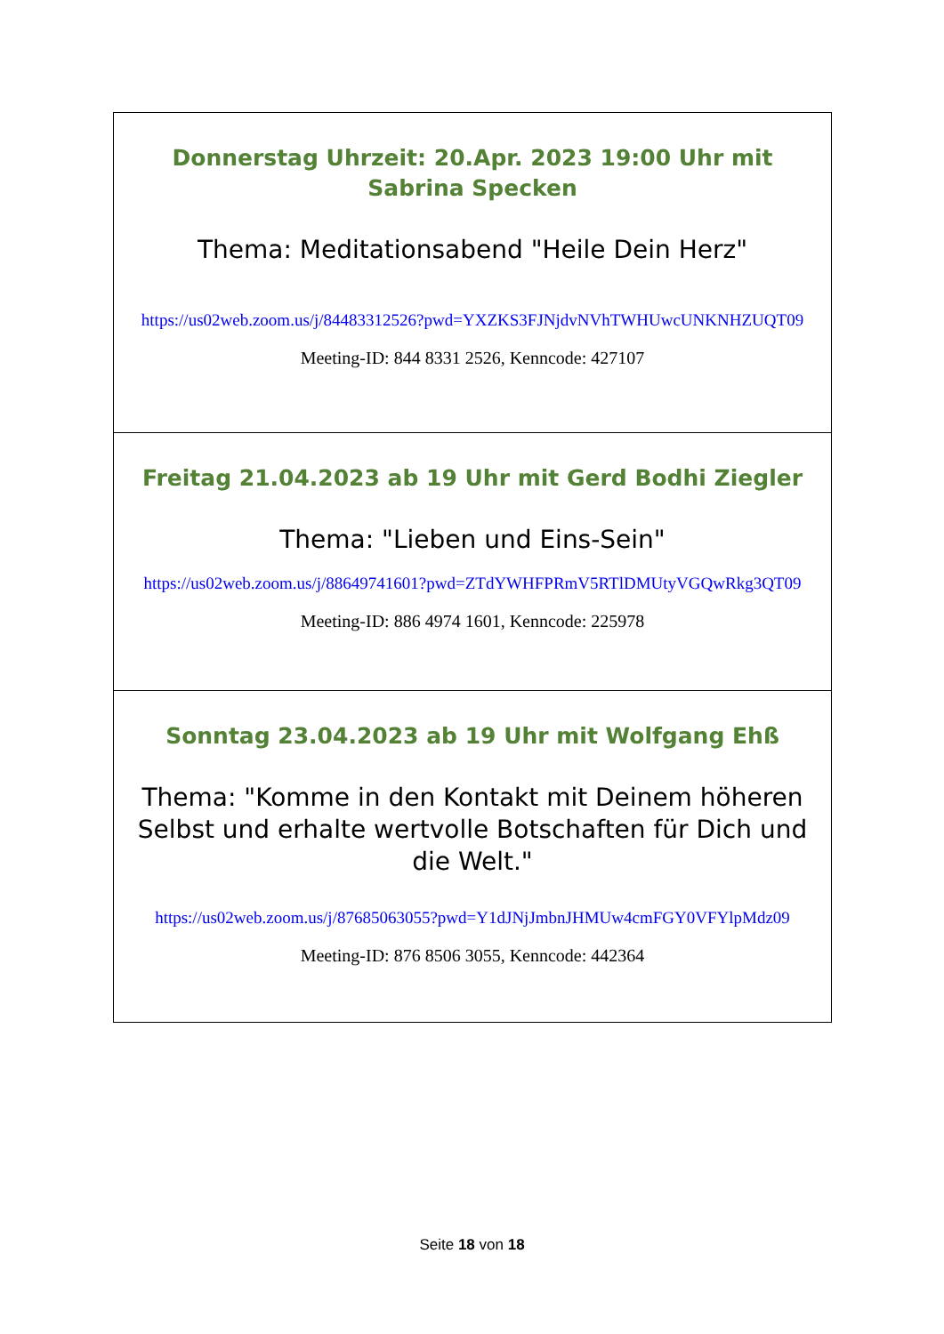Donnerstag Uhrzeit: 20.Apr. 2023 19:00 Uhr mit Sabrina Specken
Thema: Meditationsabend "Heile Dein Herz"
https://us02web.zoom.us/j/84483312526?pwd=YXZKS3FJNjdvNVhTWHUwcUNKNHZUQT09
Meeting-ID: 844 8331 2526, Kenncode: 427107
Freitag 21.04.2023 ab 19 Uhr mit Gerd Bodhi Ziegler
Thema: "Lieben und Eins-Sein"
https://us02web.zoom.us/j/88649741601?pwd=ZTdYWHFPRmV5RTlDMUtyVGQwRkg3QT09
Meeting-ID: 886 4974 1601, Kenncode: 225978
Sonntag 23.04.2023 ab 19 Uhr mit Wolfgang Ehß
Thema: "Komme in den Kontakt mit Deinem höheren Selbst und erhalte wertvolle Botschaften für Dich und die Welt."
https://us02web.zoom.us/j/87685063055?pwd=Y1dJNjJmbnJHMUw4cmFGY0VFYlpMdz09
Meeting-ID: 876 8506 3055, Kenncode: 442364
Seite 18 von 18